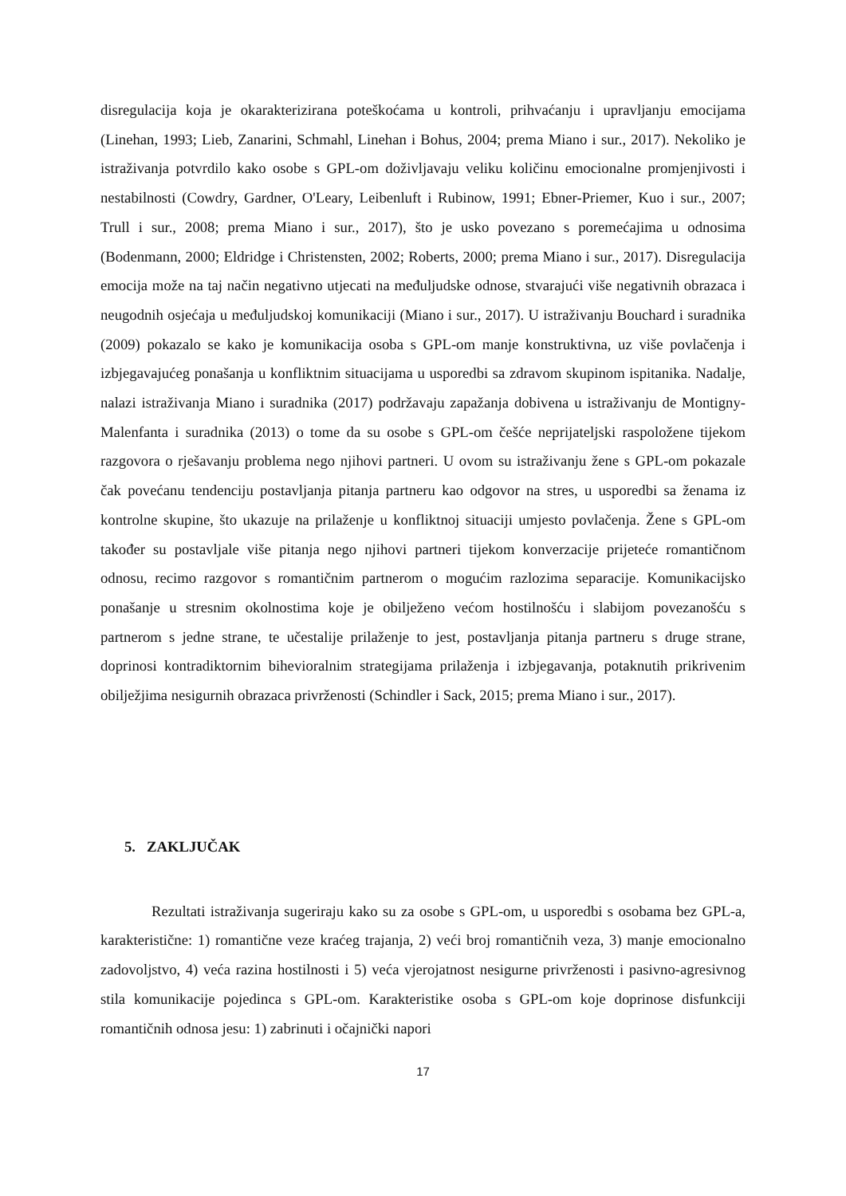disregulacija koja je okarakterizirana poteškoćama u kontroli, prihvaćanju i upravljanju emocijama (Linehan, 1993; Lieb, Zanarini, Schmahl, Linehan i Bohus, 2004; prema Miano i sur., 2017). Nekoliko je istraživanja potvrdilo kako osobe s GPL-om doživljavaju veliku količinu emocionalne promjenjivosti i nestabilnosti (Cowdry, Gardner, O'Leary, Leibenluft i Rubinow, 1991; Ebner-Priemer, Kuo i sur., 2007; Trull i sur., 2008; prema Miano i sur., 2017), što je usko povezano s poremećajima u odnosima (Bodenmann, 2000; Eldridge i Christensten, 2002; Roberts, 2000; prema Miano i sur., 2017). Disregulacija emocija može na taj način negativno utjecati na međuljudske odnose, stvarajući više negativnih obrazaca i neugodnih osjećaja u međuljudskoj komunikaciji (Miano i sur., 2017). U istraživanju Bouchard i suradnika (2009) pokazalo se kako je komunikacija osoba s GPL-om manje konstruktivna, uz više povlačenja i izbjegavajućeg ponašanja u konfliktnim situacijama u usporedbi sa zdravom skupinom ispitanika. Nadalje, nalazi istraživanja Miano i suradnika (2017) podržavaju zapažanja dobivena u istraživanju de Montigny-Malenfanta i suradnika (2013) o tome da su osobe s GPL-om češće neprijateljski raspoložene tijekom razgovora o rješavanju problema nego njihovi partneri. U ovom su istraživanju žene s GPL-om pokazale čak povećanu tendenciju postavljanja pitanja partneru kao odgovor na stres, u usporedbi sa ženama iz kontrolne skupine, što ukazuje na prilaženje u konfliktnoj situaciji umjesto povlačenja. Žene s GPL-om također su postavljale više pitanja nego njihovi partneri tijekom konverzacije prijeteće romantičnom odnosu, recimo razgovor s romantičnim partnerom o mogućim razlozima separacije. Komunikacijsko ponašanje u stresnim okolnostima koje je obilježeno većom hostilnošću i slabijom povezanošću s partnerom s jedne strane, te učestalije prilaženje to jest, postavljanja pitanja partneru s druge strane, doprinosi kontradiktornim bihevioralnim strategijama prilaženja i izbjegavanja, potaknutih prikrivenim obilježjima nesigurnih obrazaca privrženosti (Schindler i Sack, 2015; prema Miano i sur., 2017).
5. ZAKLJUČAK
Rezultati istraživanja sugeriraju kako su za osobe s GPL-om, u usporedbi s osobama bez GPL-a, karakteristične: 1) romantične veze kraćeg trajanja, 2) veći broj romantičnih veza, 3) manje emocionalno zadovoljstvo, 4) veća razina hostilnosti i 5) veća vjerojatnost nesigurne privrženosti i pasivno-agresivnog stila komunikacije pojedinca s GPL-om. Karakteristike osoba s GPL-om koje doprinose disfunkciji romantičnih odnosa jesu: 1) zabrinuti i očajnički napori
17